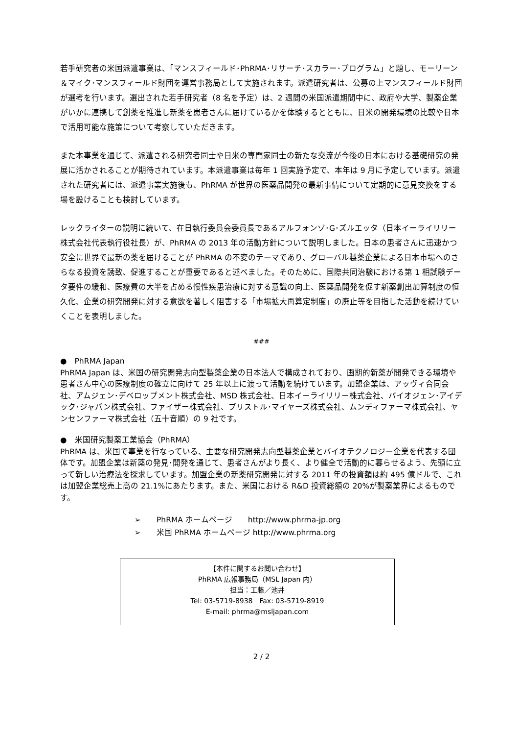若手研究者の米国派遣事業は、「マンスフィールド･PhRMA･リサーチ･スカラー･プログラム」と題し、モーリーン＆マイク･マンスフィールド財団を運営事務局として実施されます。派遣研究者は、公募の上マンスフィールド財団が選考を行います。選出された若手研究者（8 名を予定）は、2 週間の米国派遣期間中に、政府や大学、製薬企業がいかに連携して創薬を推進し新薬を患者さんに届けているかを体験するとともに、日米の開発環境の比較や日本で活用可能な施策について考察していただきます。
また本事業を通じて、派遣される研究者同士や日米の専門家同士の新たな交流が今後の日本における基礎研究の発展に活かされることが期待されています。本派遣事業は毎年 1 回実施予定で、本年は 9 月に予定しています。派遣された研究者には、派遣事業実施後も、PhRMA が世界の医薬品開発の最新事情について定期的に意見交換をする場を設けることも検討しています。
レックライターの説明に続いて、在日執行委員会委員長であるアルフォンゾ･G･ズルエッタ（日本イーライリリー株式会社代表執行役社長）が、PhRMA の 2013 年の活動方針について説明しました。日本の患者さんに迅速かつ安全に世界で最新の薬を届けることが PhRMA の不変のテーマであり、グローバル製薬企業による日本市場へのさらなる投資を誘致、促進することが重要であると述べました。そのために、国際共同治験における第 1 相試験データ要件の緩和、医療費の大半を占める慢性疾患治療に対する意識の向上、医薬品開発を促す新薬創出加算制度の恒久化、企業の研究開発に対する意欲を著しく阻害する「市場拡大再算定制度」の廃止等を目指した活動を続けていくことを表明しました。
###
●　PhRMA Japan
PhRMA Japan は、米国の研究開発志向型製薬企業の日本法人で構成されており、画期的新薬が開発できる環境や患者さん中心の医療制度の確立に向けて 25 年以上に渡って活動を続けています。加盟企業は、アッヴィ合同会社、アムジェン･デベロップメント株式会社、MSD 株式会社、日本イーライリリー株式会社、バイオジェン･アイデック･ジャパン株式会社、ファイザー株式会社、ブリストル･マイヤーズ株式会社、ムンディファーマ株式会社、ヤンセンファーマ株式会社（五十音順）の 9 社です。
●　米国研究製薬工業協会（PhRMA）
PhRMA は、米国で事業を行なっている、主要な研究開発志向型製薬企業とバイオテクノロジー企業を代表する団体です。加盟企業は新薬の発見･開発を通じて、患者さんがより長く、より健全で活動的に暮らせるよう、先頭に立って新しい治療法を探求しています。加盟企業の新薬研究開発に対する 2011 年の投資額は約 495 億ドルで、これは加盟企業総売上高の 21.1%にあたります。また、米国における R&D 投資総額の 20%が製薬業界によるものです。
➢　　PhRMA ホームページ　　http://www.phrma-jp.org
➢　　米国 PhRMA ホームページ http://www.phrma.org
【本件に関するお問い合わせ】
PhRMA 広報事務局（MSL Japan 内）
担当：工藤／池井
Tel: 03-5719-8938　Fax: 03-5719-8919
E-mail: phrma@msljapan.com
2 / 2